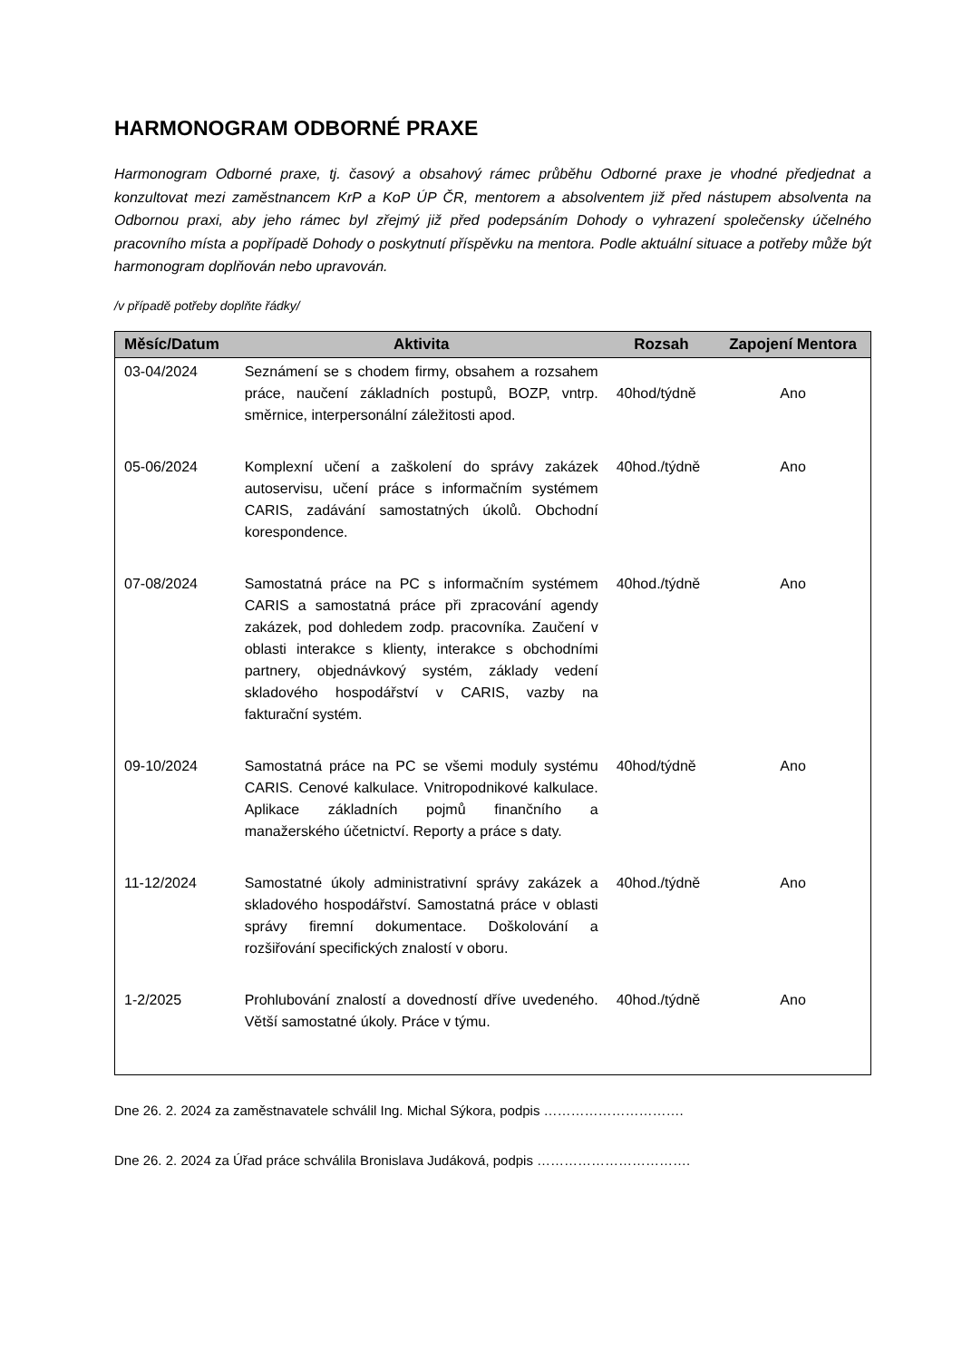HARMONOGRAM ODBORNÉ PRAXE
Harmonogram Odborné praxe, tj. časový a obsahový rámec průběhu Odborné praxe je vhodné předjednat a konzultovat mezi zaměstnancem KrP a KoP ÚP ČR, mentorem a absolventem již před nástupem absolventa na Odbornou praxi, aby jeho rámec byl zřejmý již před podepsáním Dohody o vyhrazení společensky účelného pracovního místa a popřípadě Dohody o poskytnutí příspěvku na mentora. Podle aktuální situace a potřeby může být harmonogram doplňován nebo upravován.
/v případě potřeby doplňte řádky/
| Měsíc/Datum | Aktivita | Rozsah | Zapojení Mentora |
| --- | --- | --- | --- |
| 03-04/2024 | Seznámení se s chodem firmy, obsahem a rozsahem práce, naučení základních postupů, BOZP, vntrp. směrnice, interpersonální záležitosti apod. | 40hod/týdně | Ano |
| 05-06/2024 | Komplexní učení a zaškolení do správy zakázek autoservisu, učení práce s informačním systémem CARIS, zadávání samostatných úkolů. Obchodní korespondence. | 40hod./týdně | Ano |
| 07-08/2024 | Samostatná práce na PC s informačním systémem CARIS a samostatná práce při zpracování agendy zakázek, pod dohledem zodp. pracovníka. Zaučení v oblasti interakce s klienty, interakce s obchodními partnery, objednávkový systém, základy vedení skladového hospodářství v CARIS, vazby na fakturační systém. | 40hod./týdně | Ano |
| 09-10/2024 | Samostatná práce na PC se všemi moduly systému CARIS. Cenové kalkulace. Vnitropodnikové kalkulace. Aplikace základních pojmů finančního a manažerského účetnictví. Reporty a práce s daty. | 40hod/týdně | Ano |
| 11-12/2024 | Samostatné úkoly administrativní správy zakázek a skladového hospodářství. Samostatná práce v oblasti správy firemní dokumentace. Doškolování a rozšiřování specifických znalostí v oboru. | 40hod./týdně | Ano |
| 1-2/2025 | Prohlubování znalostí a dovedností dříve uvedeného. Větší samostatné úkoly. Práce v týmu. | 40hod./týdně | Ano |
Dne 26. 2. 2024 za zaměstnavatele schválil Ing. Michal Sýkora, podpis ………………………….
Dne 26. 2. 2024 za Úřad práce schválila Bronislava Judáková, podpis …………………………….